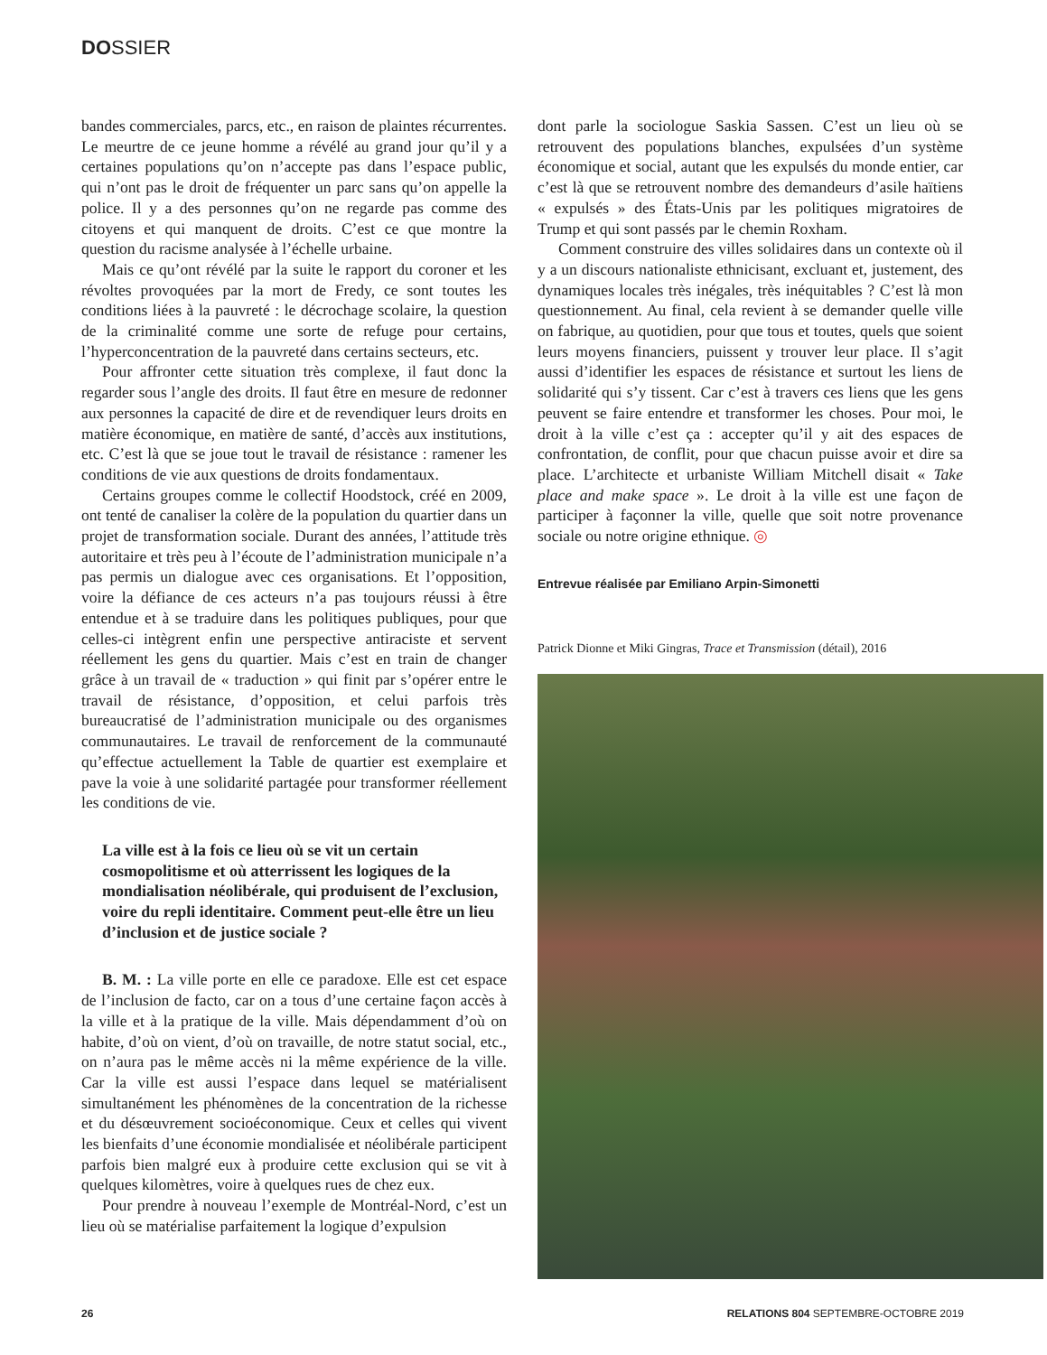DOSSIER
bandes commerciales, parcs, etc., en raison de plaintes récurrentes. Le meurtre de ce jeune homme a révélé au grand jour qu’il y a certaines populations qu’on n’accepte pas dans l’espace public, qui n’ont pas le droit de fréquenter un parc sans qu’on appelle la police. Il y a des personnes qu’on ne regarde pas comme des citoyens et qui manquent de droits. C’est ce que montre la question du racisme analysée à l’échelle urbaine.
Mais ce qu’ont révélé par la suite le rapport du coroner et les révoltes provoquées par la mort de Fredy, ce sont toutes les conditions liées à la pauvreté : le décrochage scolaire, la question de la criminalité comme une sorte de refuge pour certains, l’hyperconcentration de la pauvreté dans certains secteurs, etc.
Pour affronter cette situation très complexe, il faut donc la regarder sous l’angle des droits. Il faut être en mesure de redonner aux personnes la capacité de dire et de revendiquer leurs droits en matière économique, en matière de santé, d’accès aux institutions, etc. C’est là que se joue tout le travail de résistance : ramener les conditions de vie aux questions de droits fondamentaux.
Certains groupes comme le collectif Hoodstock, créé en 2009, ont tenté de canaliser la colère de la population du quartier dans un projet de transformation sociale. Durant des années, l’attitude très autoritaire et très peu à l’écoute de l’administration municipale n’a pas permis un dialogue avec ces organisations. Et l’opposition, voire la défiance de ces acteurs n’a pas toujours réussi à être entendue et à se traduire dans les politiques publiques, pour que celles-ci intègrent enfin une perspective antiraciste et servent réellement les gens du quartier. Mais c’est en train de changer grâce à un travail de « traduction » qui finit par s’opérer entre le travail de résistance, d’opposition, et celui parfois très bureaucratisé de l’administration municipale ou des organismes communautaires. Le travail de renforcement de la communauté qu’effectue actuellement la Table de quartier est exemplaire et pave la voie à une solidarité partagée pour transformer réellement les conditions de vie.
La ville est à la fois ce lieu où se vit un certain cosmopolitisme et où atterrissent les logiques de la mondialisation néolibérale, qui produisent de l’exclusion, voire du repli identitaire. Comment peut-elle être un lieu d’inclusion et de justice sociale ?
B. M. : La ville porte en elle ce paradoxe. Elle est cet espace de l’inclusion de facto, car on a tous d’une certaine façon accès à la ville et à la pratique de la ville. Mais dépendamment d’où on habite, d’où on vient, d’où on travaille, de notre statut social, etc., on n’aura pas le même accès ni la même expérience de la ville. Car la ville est aussi l’espace dans lequel se matérialisent simultanément les phénomènes de la concentration de la richesse et du désœuvrement socioéconomique. Ceux et celles qui vivent les bienfaits d’une économie mondialisée et néolibérale participent parfois bien malgré eux à produire cette exclusion qui se vit à quelques kilomètres, voire à quelques rues de chez eux.
Pour prendre à nouveau l’exemple de Montréal-Nord, c’est un lieu où se matérialise parfaitement la logique d’expulsion
dont parle la sociologue Saskia Sassen. C’est un lieu où se retrouvent des populations blanches, expulsées d’un système économique et social, autant que les expulsés du monde entier, car c’est là que se retrouvent nombre des demandeurs d’asile haïtiens « expulsés » des États-Unis par les politiques migratoires de Trump et qui sont passés par le chemin Roxham.
Comment construire des villes solidaires dans un contexte où il y a un discours nationaliste ethnicisant, excluant et, justement, des dynamiques locales très inégales, très inéquitables ? C’est là mon questionnement. Au final, cela revient à se demander quelle ville on fabrique, au quotidien, pour que tous et toutes, quels que soient leurs moyens financiers, puissent y trouver leur place. Il s’agit aussi d’identifier les espaces de résistance et surtout les liens de solidarité qui s’y tissent. Car c’est à travers ces liens que les gens peuvent se faire entendre et transformer les choses. Pour moi, le droit à la ville c’est ça : accepter qu’il y ait des espaces de confrontation, de conflit, pour que chacun puisse avoir et dire sa place. L’architecte et urbaniste William Mitchell disait « Take place and make space ». Le droit à la ville est une façon de participer à façonner la ville, quelle que soit notre provenance sociale ou notre origine ethnique. ◎
Entrevue réalisée par Emiliano Arpin-Simonetti
Patrick Dionne et Miki Gingras, Trace et Transmission (détail), 2016
26 RELATIONS 804 SEPTEMBRE-OCTOBRE 2019